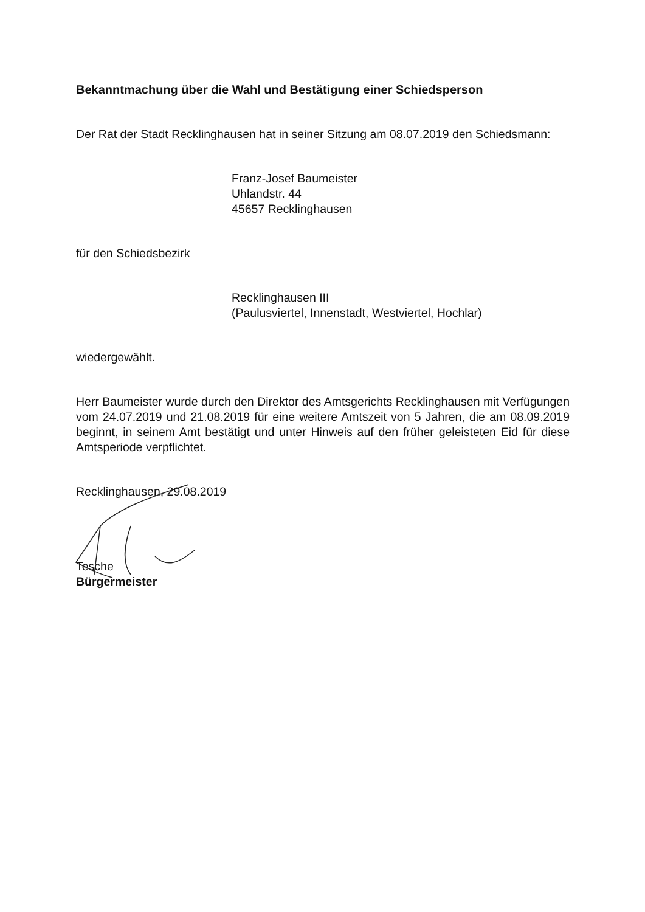Bekanntmachung über die Wahl und Bestätigung einer Schiedsperson
Der Rat der Stadt Recklinghausen hat in seiner Sitzung am 08.07.2019 den Schiedsmann:
Franz-Josef Baumeister
Uhlandstr. 44
45657 Recklinghausen
für den Schiedsbezirk
Recklinghausen III
(Paulusviertel, Innenstadt, Westviertel, Hochlar)
wiedergewählt.
Herr Baumeister wurde durch den Direktor des Amtsgerichts Recklinghausen mit Verfügungen vom 24.07.2019 und 21.08.2019 für eine weitere Amtszeit von 5 Jahren, die am 08.09.2019 beginnt, in seinem Amt bestätigt und unter Hinweis auf den früher geleisteten Eid für diese Amtsperiode verpflichtet.
Recklinghausen, 29.08.2019
Tesche
Bürgermeister